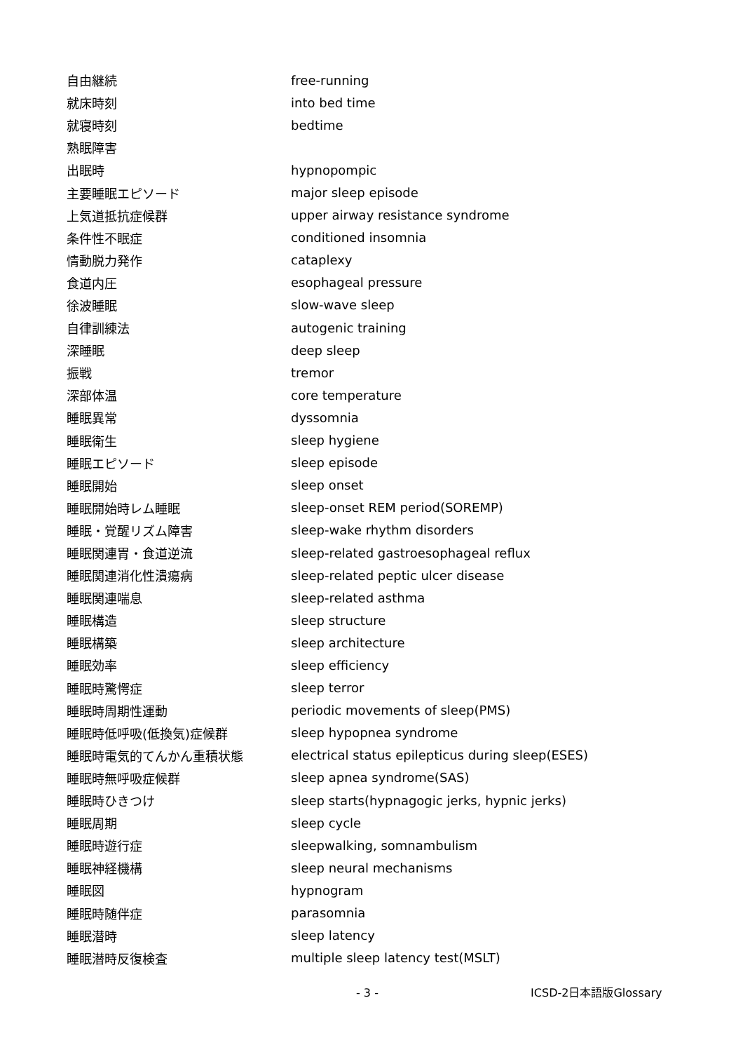| 自由継続 | free-running |
| 就床時刻 | into bed time |
| 就寝時刻 | bedtime |
| 熟眠障害 | |
| 出眠時 | hypnopompic |
| 主要睡眠エピソード | major sleep episode |
| 上気道抵抗症候群 | upper airway resistance syndrome |
| 条件性不眠症 | conditioned insomnia |
| 情動脱力発作 | cataplexy |
| 食道内圧 | esophageal pressure |
| 徐波睡眠 | slow-wave sleep |
| 自律訓練法 | autogenic training |
| 深睡眠 | deep sleep |
| 振戦 | tremor |
| 深部体温 | core temperature |
| 睡眠異常 | dyssomnia |
| 睡眠衛生 | sleep hygiene |
| 睡眠エピソード | sleep episode |
| 睡眠開始 | sleep onset |
| 睡眠開始時レム睡眠 | sleep-onset REM period(SOREMP) |
| 睡眠・覚醒リズム障害 | sleep-wake rhythm disorders |
| 睡眠関連胃・食道逆流 | sleep-related gastroesophageal reflux |
| 睡眠関連消化性潰瘍病 | sleep-related peptic ulcer disease |
| 睡眠関連喘息 | sleep-related asthma |
| 睡眠構造 | sleep structure |
| 睡眠構築 | sleep architecture |
| 睡眠効率 | sleep efficiency |
| 睡眠時驚愕症 | sleep terror |
| 睡眠時周期性運動 | periodic movements of sleep(PMS) |
| 睡眠時低呼吸(低換気)症候群 | sleep hypopnea syndrome |
| 睡眠時電気的てんかん重積状態 | electrical status epilepticus during sleep(ESES) |
| 睡眠時無呼吸症候群 | sleep apnea syndrome(SAS) |
| 睡眠時ひきつけ | sleep starts(hypnagogic jerks, hypnic jerks) |
| 睡眠周期 | sleep cycle |
| 睡眠時遊行症 | sleepwalking, somnambulism |
| 睡眠神経機構 | sleep neural mechanisms |
| 睡眠図 | hypnogram |
| 睡眠時随伴症 | parasomnia |
| 睡眠潜時 | sleep latency |
| 睡眠潜時反復検査 | multiple sleep latency test(MSLT) |
- 3 - ICSD-2日本語版Glossary